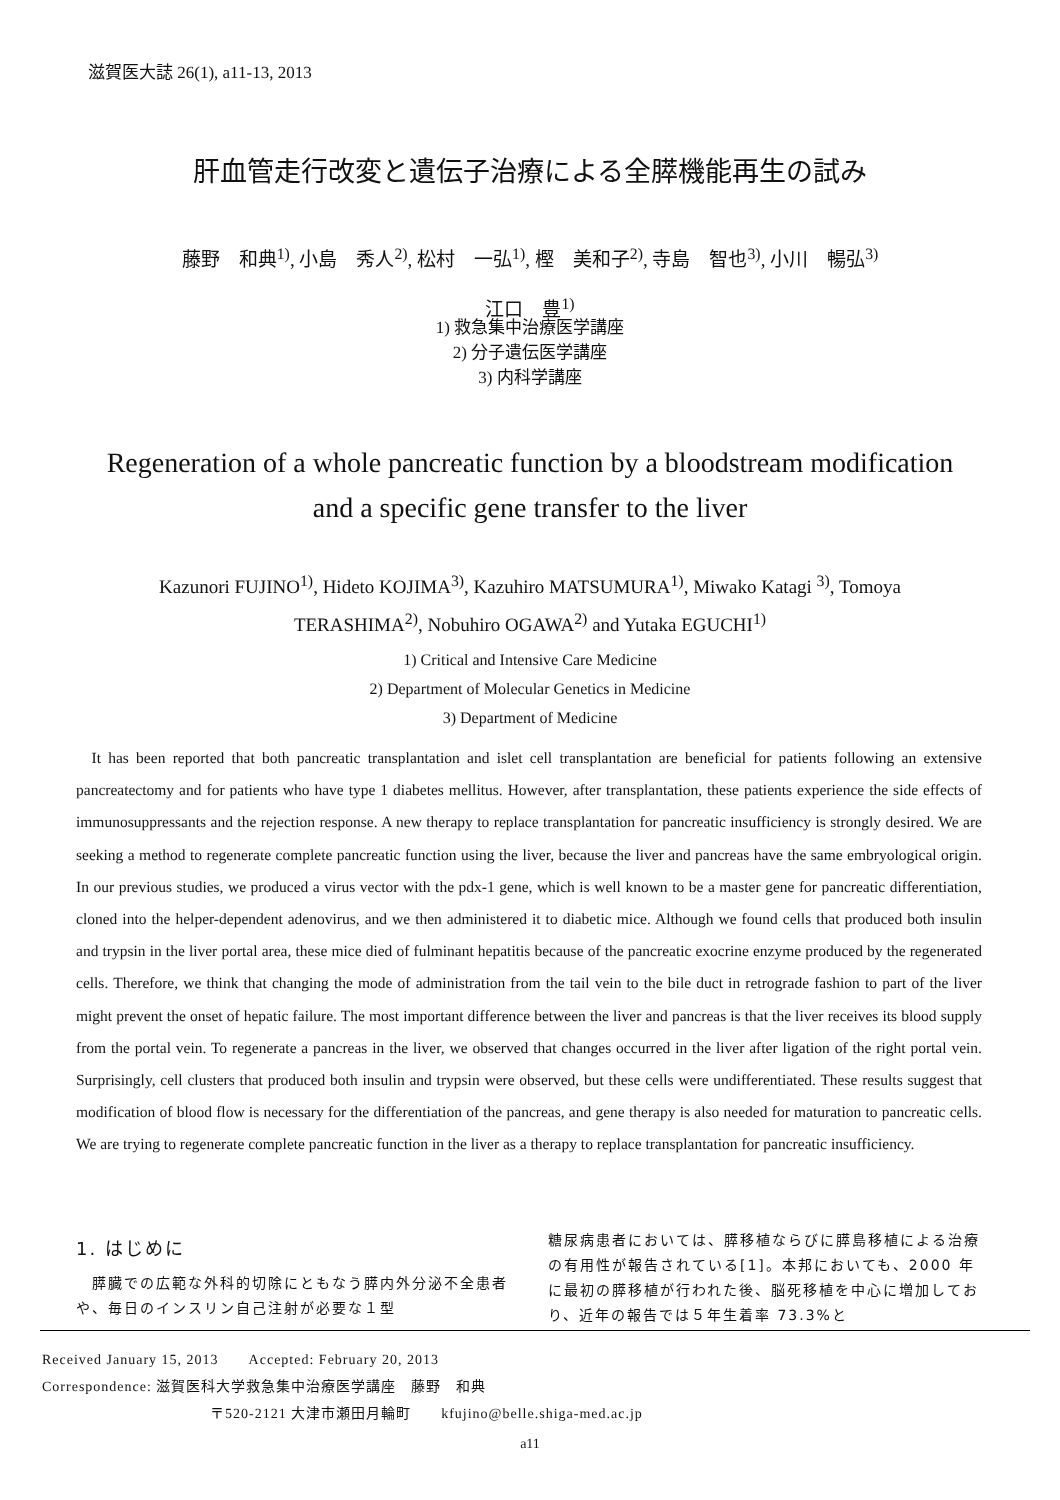滋賀医大誌 26(1), a11-13, 2013
肝血管走行改変と遺伝子治療による全膵機能再生の試み
藤野　和典<sup>1)</sup>, 小島　秀人<sup>2)</sup>, 松村　一弘<sup>1)</sup>, 樫　美和子<sup>2)</sup>, 寺島　智也<sup>3)</sup>, 小川　暢弘<sup>3)</sup>
江口　豊<sup>1)</sup>
1) 救急集中治療医学講座
2) 分子遺伝医学講座
3) 内科学講座
Regeneration of a whole pancreatic function by a bloodstream modification
and a specific gene transfer to the liver
Kazunori FUJINO<sup>1)</sup>, Hideto KOJIMA<sup>3)</sup>, Kazuhiro MATSUMURA<sup>1)</sup>, Miwako Katagi <sup>3)</sup>, Tomoya
TERASHIMA<sup>2)</sup>, Nobuhiro OGAWA<sup>2)</sup> and Yutaka EGUCHI<sup>1)</sup>
1) Critical and Intensive Care Medicine
2) Department of Molecular Genetics in Medicine
3) Department of Medicine
It has been reported that both pancreatic transplantation and islet cell transplantation are beneficial for patients following an extensive pancreatectomy and for patients who have type 1 diabetes mellitus. However, after transplantation, these patients experience the side effects of immunosuppressants and the rejection response. A new therapy to replace transplantation for pancreatic insufficiency is strongly desired. We are seeking a method to regenerate complete pancreatic function using the liver, because the liver and pancreas have the same embryological origin. In our previous studies, we produced a virus vector with the pdx-1 gene, which is well known to be a master gene for pancreatic differentiation, cloned into the helper-dependent adenovirus, and we then administered it to diabetic mice. Although we found cells that produced both insulin and trypsin in the liver portal area, these mice died of fulminant hepatitis because of the pancreatic exocrine enzyme produced by the regenerated cells. Therefore, we think that changing the mode of administration from the tail vein to the bile duct in retrograde fashion to part of the liver might prevent the onset of hepatic failure. The most important difference between the liver and pancreas is that the liver receives its blood supply from the portal vein. To regenerate a pancreas in the liver, we observed that changes occurred in the liver after ligation of the right portal vein. Surprisingly, cell clusters that produced both insulin and trypsin were observed, but these cells were undifferentiated. These results suggest that modification of blood flow is necessary for the differentiation of the pancreas, and gene therapy is also needed for maturation to pancreatic cells. We are trying to regenerate complete pancreatic function in the liver as a therapy to replace transplantation for pancreatic insufficiency.
1. はじめに
　膵臓での広範な外科的切除にともなう膵内外分泌不全患者や、毎日のインスリン自己注射が必要な１型
糖尿病患者においては、膵移植ならびに膵島移植による治療の有用性が報告されている[1]。本邦においても、2000 年に最初の膵移植が行われた後、脳死移植を中心に増加しており、近年の報告では５年生着率 73.3%と
Received January 15, 2013　　Accepted: February 20, 2013
Correspondence: 滋賀医科大学救急集中治療医学講座　藤野　和典
〒520-2121 大津市瀬田月輪町　　kfujino@belle.shiga-med.ac.jp
a11